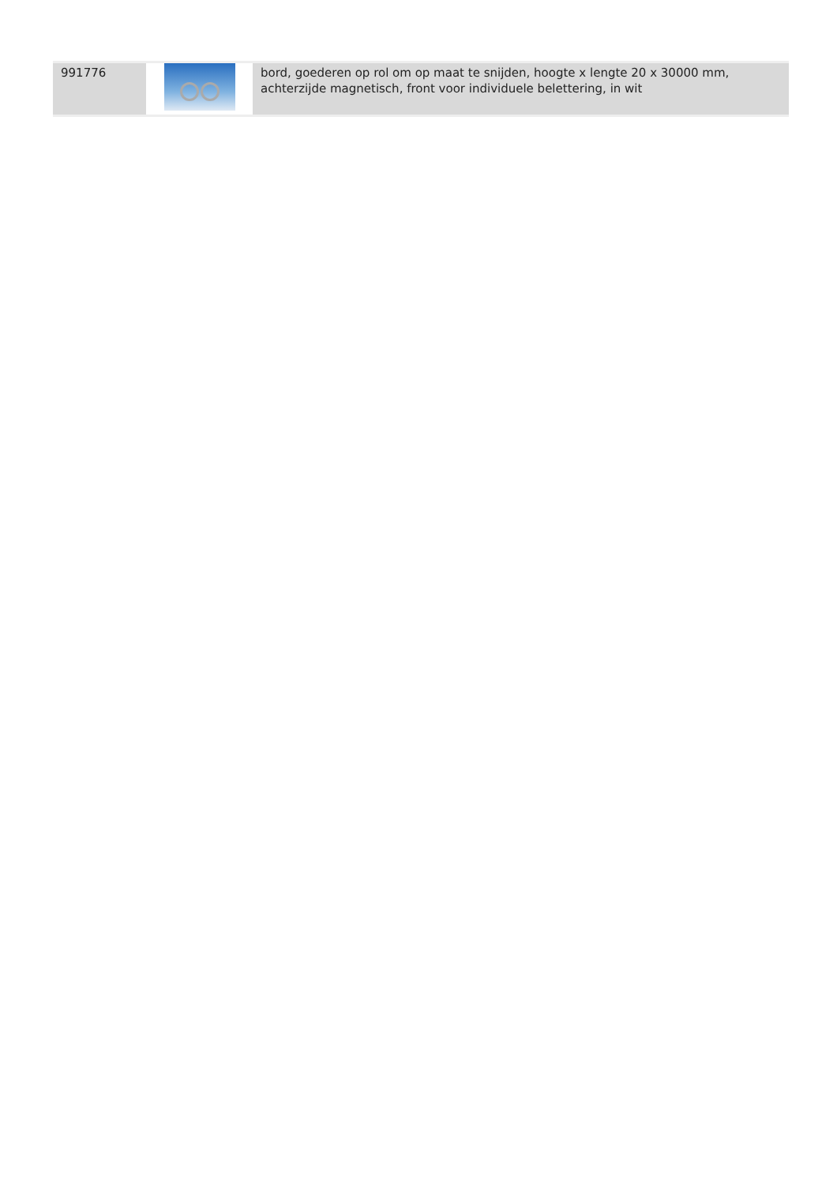| 991776 | | bord, goederen op rol om op maat te snijden, hoogte x lengte 20 x 30000 mm, achterzijde magnetisch, front voor individuele belettering, in wit |